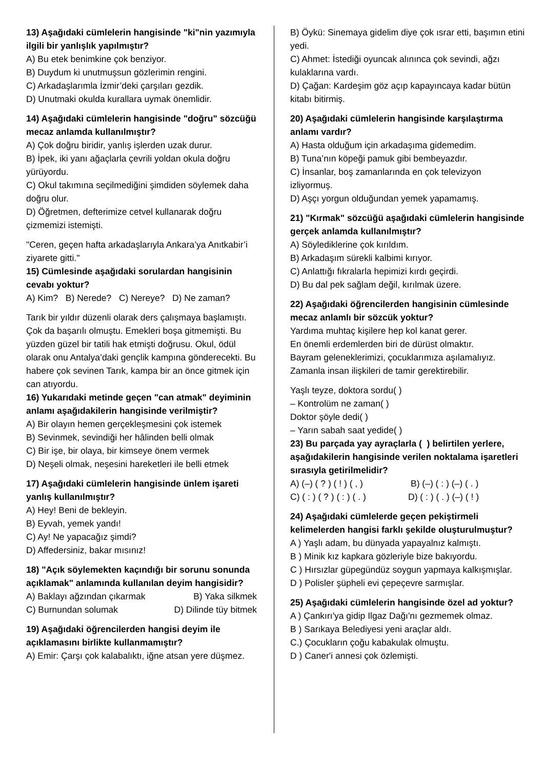13) Aşağıdaki cümlelerin hangisinde "ki"nin yazımıyla ilgili bir yanlışlık yapılmıştır?
A) Bu etek benimkine çok benziyor.
B) Duydum ki unutmuşsun gözlerimin rengini.
C) Arkadaşlarımla İzmir’deki çarşıları gezdik.
D) Unutmaki okulda kurallara uymak önemlidir.
14) Aşağıdaki cümlelerin hangisinde "doğru" sözcüğü mecaz anlamda kullanılmıştır?
A) Çok doğru biridir, yanlış işlerden uzak durur.
B) İpek, iki yanı ağaçlarla çevrili yoldan okula doğru yürüyordu.
C) Okul takımına seçilmediğini şimdiden söylemek daha doğru olur.
D) Öğretmen, defterimize cetvel kullanarak doğru çizmemizi istemişti.
"Ceren, geçen hafta arkadaşlarıyla Ankara’ya Anıtkabir’i ziyarete gitti."
15) Cümlesinde aşağıdaki sorulardan hangisinin cevabı yoktur?
A) Kim? B) Nerede? C) Nereye? D) Ne zaman?
Tarık bir yıldır düzenli olarak ders çalışmaya başlamıştı. Çok da başarılı olmuştu. Emekleri boşa gitmemişti. Bu yüzden güzel bir tatili hak etmişti doğrusu. Okul, ödül olarak onu Antalya’daki gençlik kampına gönderecekti. Bu habere çok sevinen Tarık, kampa bir an önce gitmek için can atıyordu.
16) Yukarıdaki metinde geçen "can atmak" deyiminin anlamı aşağıdakilerin hangisinde verilmiştir?
A) Bir olayın hemen gerçekleşmesini çok istemek
B) Sevinmek, sevindiği her hâlinden belli olmak
C) Bir işe, bir olaya, bir kimseye önem vermek
D) Neşeli olmak, neşesini hareketleri ile belli etmek
17) Aşağıdaki cümlelerin hangisinde ünlem işareti yanlış kullanılmıştır?
A) Hey! Beni de bekleyin.
B) Eyvah, yemek yandı!
C) Ay! Ne yapacağız şimdi?
D) Affedersiniz, bakar mısınız!
18) "Açık söylemekten kaçındığı bir sorunu sonunda açıklamak" anlamında kullanılan deyim hangisidir?
A) Baklayı ağzından çıkarmak B) Yaka silkmek
C) Burnundan solumak D) Dilinde tüy bitmek
19) Aşağıdaki öğrencilerden hangisi deyim ile açıklamasını birlikte kullanmamıştır?
A) Emir: Çarşı çok kalabalıktı, iğne atsan yere düşmez.
B) Öykü: Sinemaya gidelim diye çok ısrar etti, başımın etini yedi.
C) Ahmet: İstediği oyuncak alınınca çok sevindi, ağzı kulaklarına vardı.
D) Çağan: Kardeşim göz açıp kapayıncaya kadar bütün kitabı bitirmiş.
20) Aşağıdaki cümlelerin hangisinde karşılaştırma anlamı vardır?
A) Hasta olduğum için arkadaşıma gidemedim.
B) Tuna’nın köpeği pamuk gibi bembeyazdır.
C) İnsanlar, boş zamanlarında en çok televizyon izliyormuş.
D) Aşçı yorgun olduğundan yemek yapamamış.
21) "Kırmak" sözcüğü aşağıdaki cümlelerin hangisinde gerçek anlamda kullanılmıştır?
A) Söylediklerine çok kırıldım.
B) Arkadaşım sürekli kalbimi kırıyor.
C) Anlattığı fıkralarla hepimizi kırdı geçirdi.
D) Bu dal pek sağlam değil, kırılmak üzere.
22) Aşağıdaki öğrencilerden hangisinin cümlesinde mecaz anlamlı bir sözcük yoktur?
Yardıma muhtaç kişilere hep kol kanat gerer.
En önemli erdemlerden biri de dürüst olmaktır.
Bayram geleneklerimizi, çocuklarımıza aşılamalıyız.
Zamanla insan ilişkileri de tamir gerektirebilir.
Yaşlı teyze, doktora sordu( )
– Kontrolüm ne zaman( )
Doktor şöyle dedi( )
– Yarın sabah saat yedide( )
23) Bu parçada yay ayraçlarla ( ) belirtilen yerlere, aşağıdakilerin hangisinde verilen noktalama işaretleri sırasıyla getirilmelidir?
A) (–) ( ? ) ( ! ) ( , ) B) (–) ( : ) (–) ( . )
C) ( : ) ( ? ) ( : ) ( . ) D) ( : ) ( . ) (–) ( ! )
24) Aşağıdaki cümlelerde geçen pekiştirmeli kelimelerden hangisi farklı şekilde oluşturulmuştur?
A ) Yaşlı adam, bu dünyada yapayalnız kalmıştı.
B ) Minik kız kapkara gözleriyle bize bakıyordu.
C ) Hırsızlar güpegündüz soygun yapmaya kalkışmışlar.
D ) Polisler şüpheli evi çepeçevre sarmışlar.
25) Aşağıdaki cümlelerin hangisinde özel ad yoktur?
A ) Çankırı'ya gidip Ilgaz Dağı'nı gezmemek olmaz.
B ) Sarıkaya Belediyesi yeni araçlar aldı.
C.) Çocukların çoğu kabakulak olmuştu.
D ) Caner'i annesi çok özlemişti.